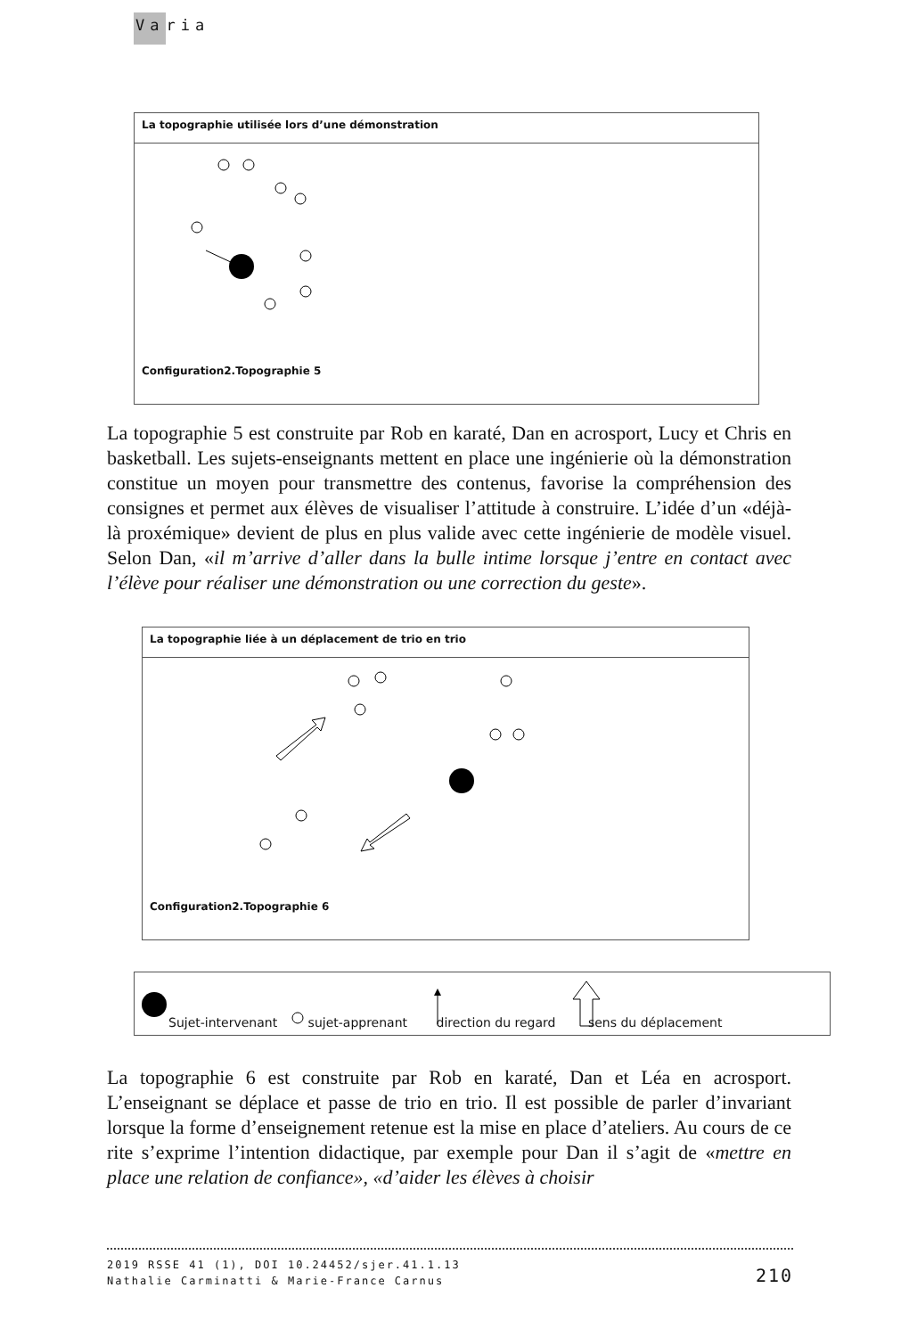Varia
La topographie utilisée lors d’une démonstration
Configuration2.Topographie 5
La topographie 5 est construite par Rob en karaté, Dan en acrosport, Lucy et Chris en basketball. Les sujets-enseignants mettent en place une ingénierie où la démonstration constitue un moyen pour transmettre des contenus, favorise la compréhension des consignes et permet aux élèves de visualiser l’attitude à construire. L’idée d’un «déjà-là proxémique» devient de plus en plus valide avec cette ingénierie de modèle visuel. Selon Dan, «il m’arrive d’aller dans la bulle intime lorsque j’entre en contact avec l’élève pour réaliser une démonstration ou une correction du geste».
La topographie liée à un déplacement de trio en trio
Configuration2.Topographie 6
Sujet-intervenant sujet-apprenant direction du regard sens du déplacement
La topographie 6 est construite par Rob en karaté, Dan et Léa en acrosport. L’enseignant se déplace et passe de trio en trio. Il est possible de parler d’invariant lorsque la forme d’enseignement retenue est la mise en place d’ateliers. Au cours de ce rite s’exprime l’intention didactique, par exemple pour Dan il s’agit de «mettre en place une relation de confiance», «d’aider les élèves à choisir
2019 RSSE 41 (1), DOI 10.24452/sjer.41.1.13
Nathalie Carminatti & Marie-France Carnus
210